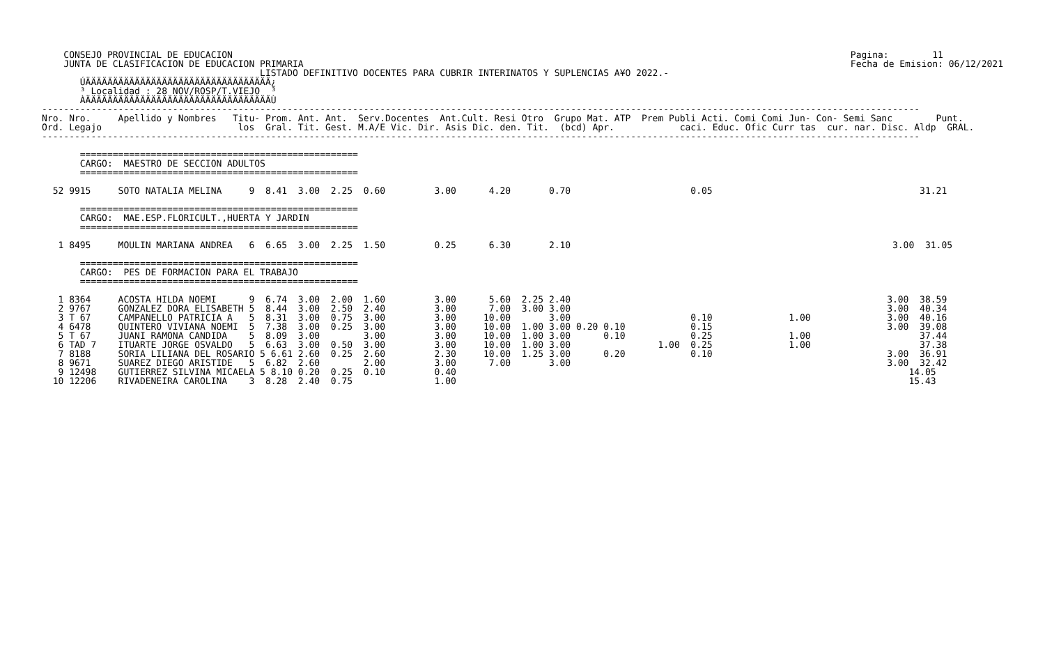CONSEJO PROVINCIAL DE EDUCACION
    JUNTA DE CLASIFICACION DE EDUCACION PRIMARIA
Pagina:        11
Fecha de Emision: 06/12/2021
                                        LISTADO DEFINITIVO DOCENTES PARA CUBRIR INTERINATOS Y SUPLENCIAS A¥O 2022.-
       ÚÄÄÄÄÄÄÄÄÄÄÄÄÄÄÄÄÄÄÄÄÄÄÄÄÄÄÄÄÄÄÄÄÄÄ¿
       ³ Localidad : 28 NOV/ROSP/T.VIEJO  ³
       ÀÄÄÄÄÄÄÄÄÄÄÄÄÄÄÄÄÄÄÄÄÄÄÄÄÄÄÄÄÄÄÄÄÄÄÙ
-----------------------------------------------------------------------------------------------------------------------------------------------------------------
Nro. Nro.     Apellido y Nombres   Titu- Prom. Ant. Ant.  Serv.Docentes  Ant.Cult. Resi Otro  Grupo Mat. ATP  Prem Publi Acti. Comi Comi Jun- Con- Semi Sanc        Punt.
Ord. Legajo                         los  Gral. Tit. Gest. M.A/E Vic. Dir. Asis Dic. den. Tit.  (bcd) Apr.            caci. Educ. Ofic Curr tas  cur. nar. Disc. Aldp  GRAL.
-----------------------------------------------------------------------------------------------------------------------------------------------------------------

       ===================================================
       CARGO:  MAESTRO DE SECCION ADULTOS
       ===================================================

  52 9915     SOTO NATALIA MELINA     9  8.41  3.00  2.25  0.60         3.00      4.20       0.70                      0.05                                      31.21

       ===================================================
       CARGO:  MAE.ESP.FLORICULT.,HUERTA Y JARDIN
       ===================================================

   1 8495     MOULIN MARIANA ANDREA   6  6.65  3.00  2.25  1.50         0.25      6.30       2.10                                                           3.00  31.05

       ===================================================
       CARGO:  PES DE FORMACION PARA EL TRABAJO
       ===================================================

   1 8364     ACOSTA HILDA NOEMI      9  6.74  3.00  2.00  1.60         3.00      5.60  2.25 2.40                                                          3.00  38.59
   2 9767     GONZALEZ DORA ELISABETH 5  8.44  3.00  2.50  2.40         3.00      7.00  3.00 3.00                                                          3.00  40.34
   3 T 67     CAMPANELLO PATRICIA A   5  8.31  3.00  0.75  3.00         3.00     10.00       3.00                      0.10              1.00              3.00  40.16
   4 6478     QUINTERO VIVIANA NOEMI  5  7.38  3.00  0.25  3.00         3.00     10.00  1.00 3.00 0.20 0.10            0.15                                3.00  39.08
   5 T 67     JUANI RAMONA CANDIDA    5  8.09  3.00        3.00         3.00     10.00  1.00 3.00      0.10            0.25              1.00                    37.44
   6 TAD 7    ITUARTE JORGE OSVALDO   5  6.63  3.00  0.50  3.00         3.00     10.00  1.00 3.00                1.00  0.25              1.00                    37.38
   7 8188     SORIA LILIANA DEL ROSARIO 5 6.61 2.60  0.25  2.60         2.30     10.00  1.25 3.00      0.20            0.10                                3.00  36.91
   8 9671     SUAREZ DIEGO ARISTIDE   5  6.82  2.60        2.00         3.00      7.00       3.00                                                          3.00  32.42
   9 12498    GUTIERREZ SILVINA MICAELA 5 8.10 0.20  0.25  0.10         0.40                                                                                   14.05
  10 12206    RIVADENEIRA CAROLINA    3  8.28  2.40  0.75               1.00                                                                                   15.43